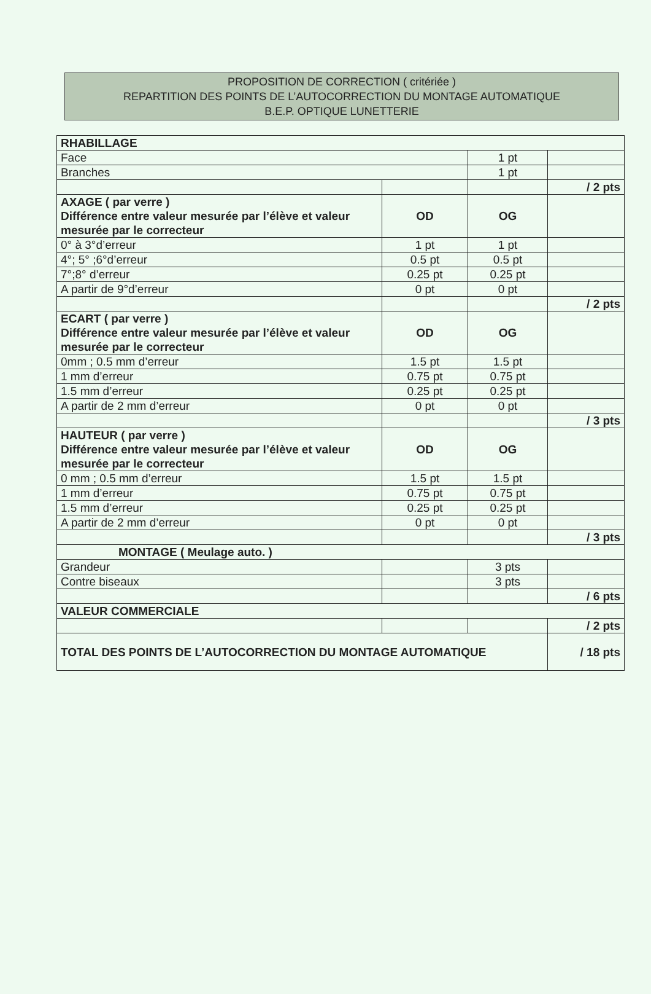PROPOSITION DE CORRECTION ( critériée )
REPARTITION DES POINTS DE L’AUTOCORRECTION DU MONTAGE AUTOMATIQUE
B.E.P. OPTIQUE LUNETTERIE
| RHABILLAGE | | | |
| Face | | 1 pt | |
| Branches | | 1 pt | |
| | | | / 2 pts |
| AXAGE ( par verre ) Différence entre valeur mesurée par l’élève et valeur mesurée par le correcteur | OD | OG | |
| 0° à 3°d’erreur | 1 pt | 1 pt | |
| 4°; 5° ;6°d’erreur | 0.5 pt | 0.5 pt | |
| 7°;8° d’erreur | 0.25 pt | 0.25 pt | |
| A partir de 9°d’erreur | 0 pt | 0 pt | |
| | | | / 2 pts |
| ECART ( par verre ) Différence entre valeur mesurée par l’élève et valeur mesurée par le correcteur | OD | OG | |
| 0mm ; 0.5 mm d’erreur | 1.5 pt | 1.5 pt | |
| 1 mm d’erreur | 0.75 pt | 0.75 pt | |
| 1.5 mm d’erreur | 0.25 pt | 0.25 pt | |
| A partir de 2 mm d’erreur | 0 pt | 0 pt | |
| | | | / 3 pts |
| HAUTEUR ( par verre ) Différence entre valeur mesurée par l’élève et valeur mesurée par le correcteur | OD | OG | |
| 0 mm ; 0.5 mm d’erreur | 1.5 pt | 1.5 pt | |
| 1 mm d’erreur | 0.75 pt | 0.75 pt | |
| 1.5 mm d’erreur | 0.25 pt | 0.25 pt | |
| A partir de 2 mm d’erreur | 0 pt | 0 pt | |
| | | | / 3 pts |
| MONTAGE ( Meulage auto. ) | | | |
| Grandeur | | 3 pts | |
| Contre biseaux | | 3 pts | |
| | | | / 6 pts |
| VALEUR COMMERCIALE | | | |
| | | | / 2 pts |
| TOTAL DES POINTS DE L’AUTOCORRECTION DU MONTAGE AUTOMATIQUE | | | / 18 pts |